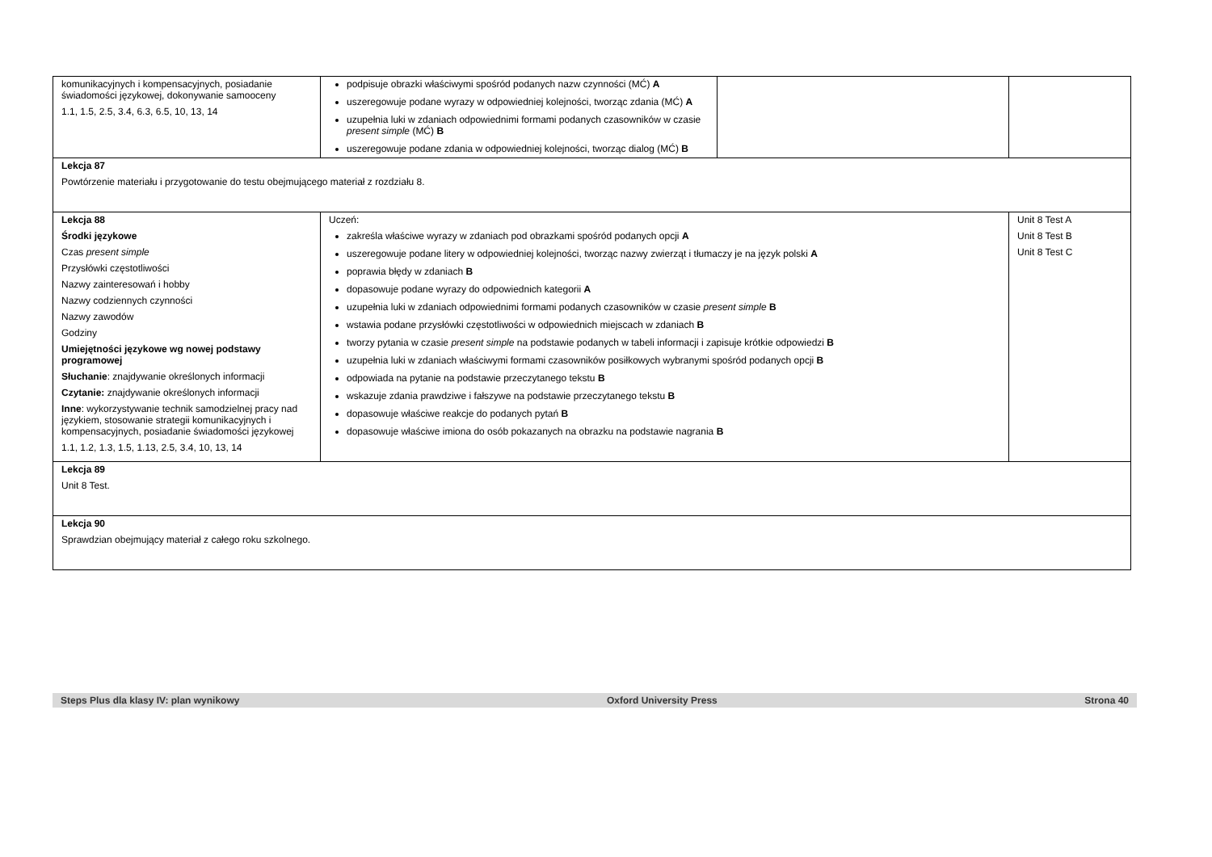| komunikacyjnych i kompensacyjnych, posiadanie świadomości językowej, dokonywanie samooceny 1.1, 1.5, 2.5, 3.4, 6.3, 6.5, 10, 13, 14 | podpisuje obrazki właściwymi spośród podanych nazw czynności (MĆ) A uszeregowuje podane wyrazy w odpowiedniej kolejności, tworząc zdania (MĆ) A uzupełnia luki w zdaniach odpowiednimi formami podanych czasowników w czasie present simple (MĆ) B uszeregowuje podane zdania w odpowiedniej kolejności, tworząc dialog (MĆ) B | | |
| Lekcja 87 Powtórzenie materiału i przygotowanie do testu obejmującego materiał z rozdziału 8. | | | |
| Lekcja 88 Środki językowe Czas present simple Przysłówki częstotliwości Nazwy zainteresowań i hobby Nazwy codziennych czynności Nazwy zawodów Godziny Umiejętności językowe wg nowej podstawy programowej Słuchanie : znajdywanie określonych informacji Czytanie: znajdywanie określonych informacji Inne : wykorzystywanie technik samodzielnej pracy nad językiem, stosowanie strategii komunikacyjnych i kompensacyjnych, posiadanie świadomości językowej 1.1, 1.2, 1.3, 1.5, 1.13, 2.5, 3.4, 10, 13, 14 | Uczeń: zakreśla właściwe wyrazy w zdaniach pod obrazkami spośród podanych opcji A uszeregowuje podane litery w odpowiedniej kolejności, tworząc nazwy zwierząt i tłumaczy je na język polski A poprawia błędy w zdaniach B dopasowuje podane wyrazy do odpowiednich kategorii A uzupełnia luki w zdaniach odpowiednimi formami podanych czasowników w czasie present simple B wstawia podane przysłówki częstotliwości w odpowiednich miejscach w zdaniach B tworzy pytania w czasie present simple na podstawie podanych w tabeli informacji i zapisuje krótkie odpowiedzi B uzupełnia luki w zdaniach właściwymi formami czasowników posiłkowych wybranymi spośród podanych opcji B odpowiada na pytanie na podstawie przeczytanego tekstu B wskazuje zdania prawdziwe i fałszywe na podstawie przeczytanego tekstu B dopasowuje właściwe reakcje do podanych pytań B dopasowuje właściwe imiona do osób pokazanych na obrazku na podstawie nagrania B | | Unit 8 Test A Unit 8 Test B Unit 8 Test C |
| Lekcja 89 Unit 8 Test. | | | |
| Lekcja 90 Sprawdzian obejmujący materiał z całego roku szkolnego. | | | |
Steps Plus dla klasy IV: plan wynikowy Oxford University Press Strona 40